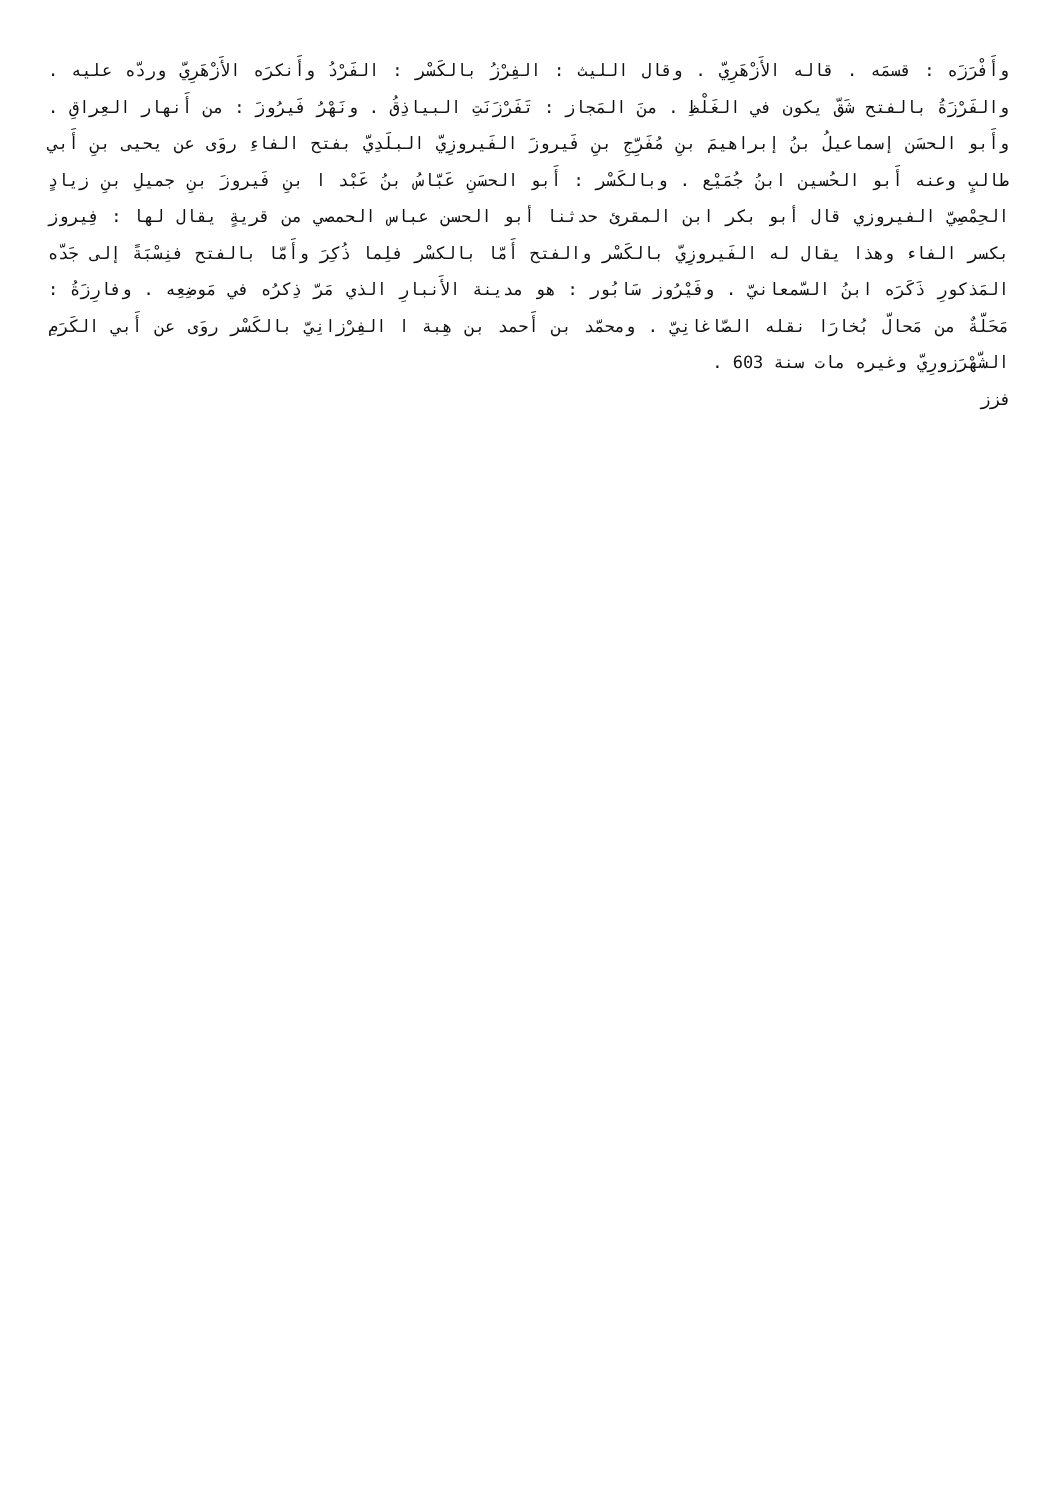وأَفْرَزَه : قسمَه . قاله الأَزْهَرِيّ . وقال الليث : الفِرْزُ بالكَسْر : الفَرْدُ وأَنكرَه الأَزْهَرِيّ وردّه عليه . والفَرْزَةُ بالفتح شَقّ يكون في الغَلْظِ . منَ المَجاز : تَفَرْزَنَتِ البياذِقُ . ونَهْرُ فَيرُوزَ : من أَنهار العِراقِ . وأَبو الحسَن إسماعيلُ بنُ إبراهيمَ بنِ مُفَرِّجِ بنِ فَيروزَ الفَيروزِيّ البلَدِيّ بفتح الفاءِ روَى عن يحيى بنِ أَبي طالبٍ وعنه أَبو الحُسين ابنُ جُمَيْع . وبالكَسْر : أَبو الحسَنِ عَبّاسُ بنُ عَبْد ا بنِ فَيروزَ بنِ جميلِ بنِ زيادٍ الحِمْصِيّ الفيروزي قال أبو بكر ابن المقرئ حدثنا أبو الحسن عباس الحمصي من قريةٍ يقال لها : فِيروز بكسر الفاء وهذا يقال له الفَيروزِيّ بالكَسْر والفتح أَمّا بالكسْر فلِما ذُكِرَ وأَمّا بالفتح فنِسْبَةً إلى جَدّه المَذكورِ ذَكَرَه ابنُ السّمعانيّ . وفَيْرُوز سَابُور : هو مدينة الأَنبارِ الذي مَرّ ذِكرُه في مَوضِعِه . وفارِزَةُ : مَحَلّةٌ من مَحالّ بُخارَا نقله الصّاغانِيّ . ومحمّد بن أَحمد بن هِبة ا الفِرْزانِيّ بالكَسْر روَى عن أَبي الكَرَمِ الشّهْرَزورِيّ وغيره مات سنة 603 .
فزز